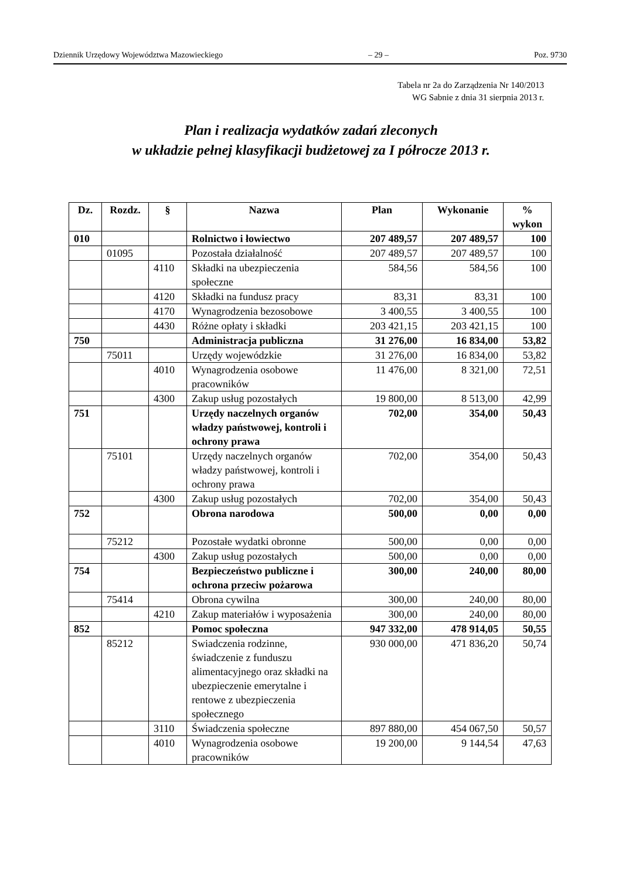Dziennik Urzędowy Województwa Mazowieckiego – 29 – Poz. 9730
Tabela nr 2a do Zarządzenia Nr 140/2013
WG Sabnie z dnia 31 sierpnia 2013 r.
Plan i realizacja wydatków zadań zleconych
w układzie pełnej klasyfikacji budżetowej za I półrocze 2013 r.
| Dz. | Rozdz. | § | Nazwa | Plan | Wykonanie | % wykon |
| --- | --- | --- | --- | --- | --- | --- |
| 010 | | | Rolnictwo i łowiectwo | 207 489,57 | 207 489,57 | 100 |
| | 01095 | | Pozostała działalność | 207 489,57 | 207 489,57 | 100 |
| | | 4110 | Składki na ubezpieczenia społeczne | 584,56 | 584,56 | 100 |
| | | 4120 | Składki na fundusz pracy | 83,31 | 83,31 | 100 |
| | | 4170 | Wynagrodzenia bezosobowe | 3 400,55 | 3 400,55 | 100 |
| | | 4430 | Różne opłaty i składki | 203 421,15 | 203 421,15 | 100 |
| 750 | | | Administracja publiczna | 31 276,00 | 16 834,00 | 53,82 |
| | 75011 | | Urzędy wojewódzkie | 31 276,00 | 16 834,00 | 53,82 |
| | | 4010 | Wynagrodzenia osobowe pracowników | 11 476,00 | 8 321,00 | 72,51 |
| | | 4300 | Zakup usług pozostałych | 19 800,00 | 8 513,00 | 42,99 |
| 751 | | | Urzędy naczelnych organów władzy państwowej, kontroli i ochrony prawa | 702,00 | 354,00 | 50,43 |
| | 75101 | | Urzędy naczelnych organów władzy państwowej, kontroli i ochrony prawa | 702,00 | 354,00 | 50,43 |
| | | 4300 | Zakup usług pozostałych | 702,00 | 354,00 | 50,43 |
| 752 | | | Obrona narodowa | 500,00 | 0,00 | 0,00 |
| | 75212 | | Pozostałe wydatki obronne | 500,00 | 0,00 | 0,00 |
| | | 4300 | Zakup usług pozostałych | 500,00 | 0,00 | 0,00 |
| 754 | | | Bezpieczeństwo publiczne i ochrona przeciw pożarowa | 300,00 | 240,00 | 80,00 |
| | 75414 | | Obrona cywilna | 300,00 | 240,00 | 80,00 |
| | | 4210 | Zakup materiałów i wyposażenia | 300,00 | 240,00 | 80,00 |
| 852 | | | Pomoc społeczna | 947 332,00 | 478 914,05 | 50,55 |
| | 85212 | | Swiadczenia rodzinne, świadczenie z funduszu alimentacyjnego oraz składki na ubezpieczenie emerytalne i rentowe z ubezpieczenia społecznego | 930 000,00 | 471 836,20 | 50,74 |
| | | 3110 | Świadczenia społeczne | 897 880,00 | 454 067,50 | 50,57 |
| | | 4010 | Wynagrodzenia osobowe pracowników | 19 200,00 | 9 144,54 | 47,63 |